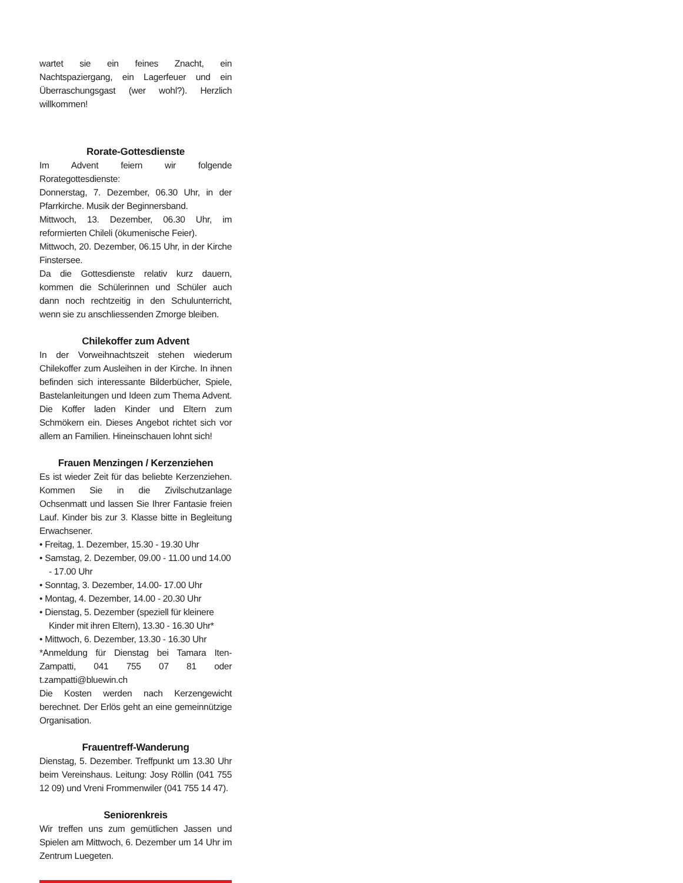wartet sie ein feines Znacht, ein Nachtspaziergang, ein Lagerfeuer und ein Überraschungsgast (wer wohl?). Herzlich willkommen!
Rorate-Gottesdienste
Im Advent feiern wir folgende Rorategottesdienste:
Donnerstag, 7. Dezember, 06.30 Uhr, in der Pfarrkirche. Musik der Beginnersband.
Mittwoch, 13. Dezember, 06.30 Uhr, im reformierten Chileli (ökumenische Feier).
Mittwoch, 20. Dezember, 06.15 Uhr, in der Kirche Finstersee.
Da die Gottesdienste relativ kurz dauern, kommen die Schülerinnen und Schüler auch dann noch rechtzeitig in den Schulunterricht, wenn sie zu anschliessenden Zmorge bleiben.
Chilekoffer zum Advent
In der Vorweihnachtszeit stehen wiederum Chilekoffer zum Ausleihen in der Kirche. In ihnen befinden sich interessante Bilderbücher, Spiele, Bastelanleitungen und Ideen zum Thema Advent. Die Koffer laden Kinder und Eltern zum Schmökern ein. Dieses Angebot richtet sich vor allem an Familien. Hineinschauen lohnt sich!
Frauen Menzingen / Kerzenziehen
Es ist wieder Zeit für das beliebte Kerzenziehen. Kommen Sie in die Zivilschutzanlage Ochsenmatt und lassen Sie Ihrer Fantasie freien Lauf. Kinder bis zur 3. Klasse bitte in Begleitung Erwachsener.
• Freitag, 1. Dezember, 15.30 - 19.30 Uhr
• Samstag, 2. Dezember, 09.00 - 11.00 und 14.00 - 17.00 Uhr
• Sonntag, 3. Dezember, 14.00- 17.00 Uhr
• Montag, 4. Dezember, 14.00 - 20.30 Uhr
• Dienstag, 5. Dezember (speziell für kleinere Kinder mit ihren Eltern), 13.30 - 16.30 Uhr*
• Mittwoch, 6. Dezember, 13.30 - 16.30 Uhr
*Anmeldung für Dienstag bei Tamara Iten-Zampatti, 041 755 07 81 oder t.zampatti@bluewin.ch
Die Kosten werden nach Kerzengewicht berechnet. Der Erlös geht an eine gemeinnützige Organisation.
Frauentreff-Wanderung
Dienstag, 5. Dezember. Treffpunkt um 13.30 Uhr beim Vereinshaus. Leitung: Josy Röllin (041 755 12 09) und Vreni Frommenwiler (041 755 14 47).
Seniorenkreis
Wir treffen uns zum gemütlichen Jassen und Spielen am Mittwoch, 6. Dezember um 14 Uhr im Zentrum Luegeten.